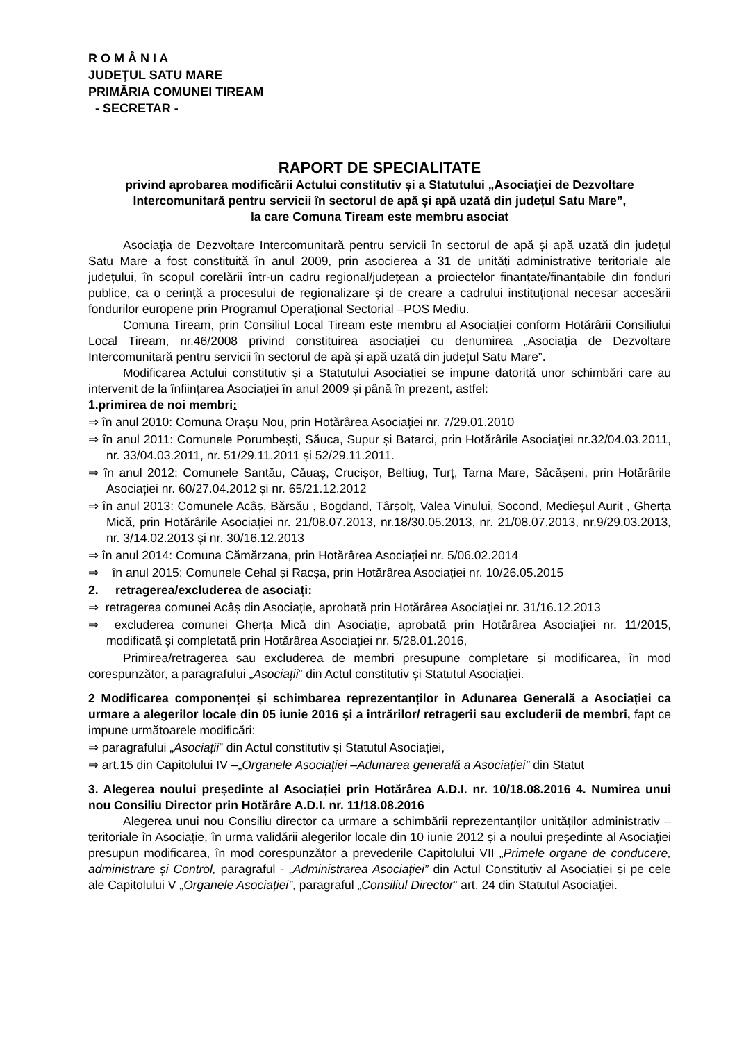R O M Â N I A
JUDEŢUL SATU MARE
PRIMĂRIA COMUNEI TIREAM
- SECRETAR -
RAPORT DE SPECIALITATE
privind aprobarea modificării Actului constitutiv și a Statutului „Asociaţiei de Dezvoltare Intercomunitară pentru servicii în sectorul de apă și apă uzată din județul Satu Mare”,
la care Comuna Tiream este membru asociat
Asociația de Dezvoltare Intercomunitară pentru servicii în sectorul de apă și apă uzată din județul Satu Mare a fost constituită în anul 2009, prin asocierea a 31 de unități administrative teritoriale ale județului, în scopul corelării într-un cadru regional/județean a proiectelor finanțate/finanțabile din fonduri publice, ca o cerință a procesului de regionalizare și de creare a cadrului instituțional necesar accesării fondurilor europene prin Programul Operațional Sectorial –POS Mediu.
Comuna Tiream, prin Consiliul Local Tiream este membru al Asociației conform Hotărârii Consiliului Local Tiream, nr.46/2008 privind constituirea asociației cu denumirea „Asociația de Dezvoltare Intercomunitară pentru servicii în sectorul de apă și apă uzată din județul Satu Mare”.
Modificarea Actului constitutiv și a Statutului Asociației se impune datorită unor schimbări care au intervenit de la înființarea Asociației în anul 2009 și până în prezent, astfel:
1.primirea de noi membri:
⇒ în anul 2010: Comuna Orașu Nou, prin Hotărârea Asociației nr. 7/29.01.2010
⇒ în anul 2011: Comunele Porumbești, Săuca, Supur și Batarci, prin Hotărârile Asociației nr.32/04.03.2011, nr. 33/04.03.2011, nr. 51/29.11.2011 și 52/29.11.2011.
⇒ în anul 2012: Comunele Santău, Căuaș, Crucișor, Beltiug, Turț, Tarna Mare, Săcășeni, prin Hotărârile Asociației nr. 60/27.04.2012 și nr. 65/21.12.2012
⇒ în anul 2013: Comunele Acâș, Bărsău , Bogdand, Târșolț, Valea Vinului, Socond, Medieșul Aurit , Gherța Mică, prin Hotărârile Asociației nr. 21/08.07.2013, nr.18/30.05.2013, nr. 21/08.07.2013, nr.9/29.03.2013, nr. 3/14.02.2013 și nr. 30/16.12.2013
⇒ în anul 2014: Comuna Cămărzana, prin Hotărârea Asociației nr. 5/06.02.2014
⇒ în anul 2015: Comunele Cehal și Racșa, prin Hotărârea Asociației nr. 10/26.05.2015
2. retragerea/excluderea de asociați:
⇒ retragerea comunei Acâș din Asociație, aprobată prin Hotărârea Asociației nr. 31/16.12.2013
⇒ excluderea comunei Gherța Mică din Asociație, aprobată prin Hotărârea Asociației nr. 11/2015, modificată și completată prin Hotărârea Asociației nr. 5/28.01.2016,
Primirea/retragerea sau excluderea de membri presupune completare și modificarea, în mod corespunzător, a paragrafului „Asociații” din Actul constitutiv și Statutul Asociației.
2 Modificarea componenței și schimbarea reprezentanților în Adunarea Generală a Asociației ca urmare a alegerilor locale din 05 iunie 2016 și a intrărilor/ retragerii sau excluderii de membri, fapt ce impune următoarele modificări:
⇒ paragrafului „Asociații” din Actul constitutiv și Statutul Asociației,
⇒ art.15 din Capitolului IV –„Organele Asociației –Adunarea generală a Asociației” din Statut
3. Alegerea noului președinte al Asociației prin Hotărârea A.D.I. nr. 10/18.08.2016 4. Numirea unui nou Consiliu Director prin Hotărâre A.D.I. nr. 11/18.08.2016
Alegerea unui nou Consiliu director ca urmare a schimbării reprezentanților unităților administrativ – teritoriale în Asociație, în urma validării alegerilor locale din 10 iunie 2012 și a noului președinte al Asociației presupun modificarea, în mod corespunzător a prevederile Capitolului VII „Primele organe de conducere, administrare și Control, paragraful - „Administrarea Asociației” din Actul Constitutiv al Asociației și pe cele ale Capitolului V „Organele Asociației”, paragraful „Consiliul Director” art. 24 din Statutul Asociației.